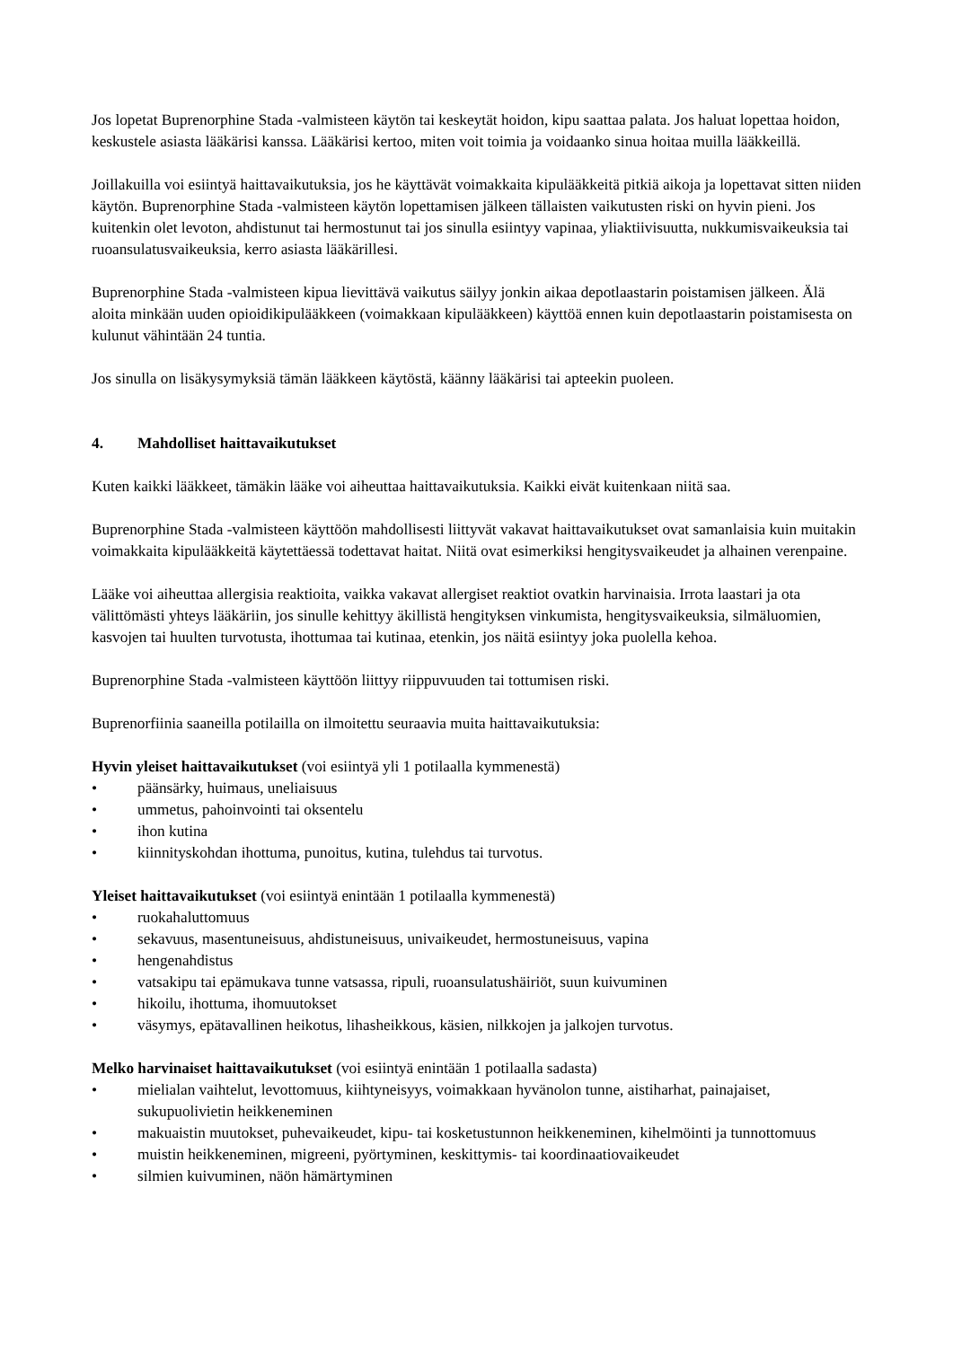Jos lopetat Buprenorphine Stada -valmisteen käytön tai keskeytät hoidon, kipu saattaa palata. Jos haluat lopettaa hoidon, keskustele asiasta lääkärisi kanssa. Lääkärisi kertoo, miten voit toimia ja voidaanko sinua hoitaa muilla lääkkeillä.
Joillakuilla voi esiintyä haittavaikutuksia, jos he käyttävät voimakkaita kipulääkkeitä pitkiä aikoja ja lopettavat sitten niiden käytön. Buprenorphine Stada -valmisteen käytön lopettamisen jälkeen tällaisten vaikutusten riski on hyvin pieni. Jos kuitenkin olet levoton, ahdistunut tai hermostunut tai jos sinulla esiintyy vapinaa, yliaktiivisuutta, nukkumisvaikeuksia tai ruoansulatusvaikeuksia, kerro asiasta lääkärillesi.
Buprenorphine Stada -valmisteen kipua lievittävä vaikutus säilyy jonkin aikaa depotlaastarin poistamisen jälkeen. Älä aloita minkään uuden opioidikipulääkkeen (voimakkaan kipulääkkeen) käyttöä ennen kuin depotlaastarin poistamisesta on kulunut vähintään 24 tuntia.
Jos sinulla on lisäkysymyksiä tämän lääkkeen käytöstä, käänny lääkärisi tai apteekin puoleen.
4. Mahdolliset haittavaikutukset
Kuten kaikki lääkkeet, tämäkin lääke voi aiheuttaa haittavaikutuksia. Kaikki eivät kuitenkaan niitä saa.
Buprenorphine Stada -valmisteen käyttöön mahdollisesti liittyvät vakavat haittavaikutukset ovat samanlaisia kuin muitakin voimakkaita kipulääkkeitä käytettäessä todettavat haitat. Niitä ovat esimerkiksi hengitysvaikeudet ja alhainen verenpaine.
Lääke voi aiheuttaa allergisia reaktioita, vaikka vakavat allergiset reaktiot ovatkin harvinaisia. Irrota laastari ja ota välittömästi yhteys lääkäriin, jos sinulle kehittyy äkillistä hengityksen vinkumista, hengitysvaikeuksia, silmäluomien, kasvojen tai huulten turvotusta, ihottumaa tai kutinaa, etenkin, jos näitä esiintyy joka puolella kehoa.
Buprenorphine Stada -valmisteen käyttöön liittyy riippuvuuden tai tottumisen riski.
Buprenorfiinia saaneilla potilailla on ilmoitettu seuraavia muita haittavaikutuksia:
Hyvin yleiset haittavaikutukset (voi esiintyä yli 1 potilaalla kymmenestä)
• päänsärky, huimaus, uneliaisuus
• ummetus, pahoinvointi tai oksentelu
• ihon kutina
• kiinnityskohdan ihottuma, punoitus, kutina, tulehdus tai turvotus.
Yleiset haittavaikutukset (voi esiintyä enintään 1 potilaalla kymmenestä)
• ruokahaluttomuus
• sekavuus, masentuneisuus, ahdistuneisuus, univaikeudet, hermostuneisuus, vapina
• hengenahdistus
• vatsakipu tai epämukava tunne vatsassa, ripuli, ruoansulatushäiriöt, suun kuivuminen
• hikoilu, ihottuma, ihomuutokset
• väsymys, epätavallinen heikotus, lihasheikkous, käsien, nilkkojen ja jalkojen turvotus.
Melko harvinaiset haittavaikutukset (voi esiintyä enintään 1 potilaalla sadasta)
• mielialan vaihtelut, levottomuus, kiihtyneisyys, voimakkaan hyvänolon tunne, aistiharhat, painajaiset, sukupuolivietin heikkeneminen
• makuaistin muutokset, puhevaikeudet, kipu- tai kosketustunnon heikkeneminen, kihelmöinti ja tunnottomuus
• muistin heikkeneminen, migreeni, pyörtyminen, keskittymis- tai koordinaatiovaikeudet
• silmien kuivuminen, näön hämärtyminen